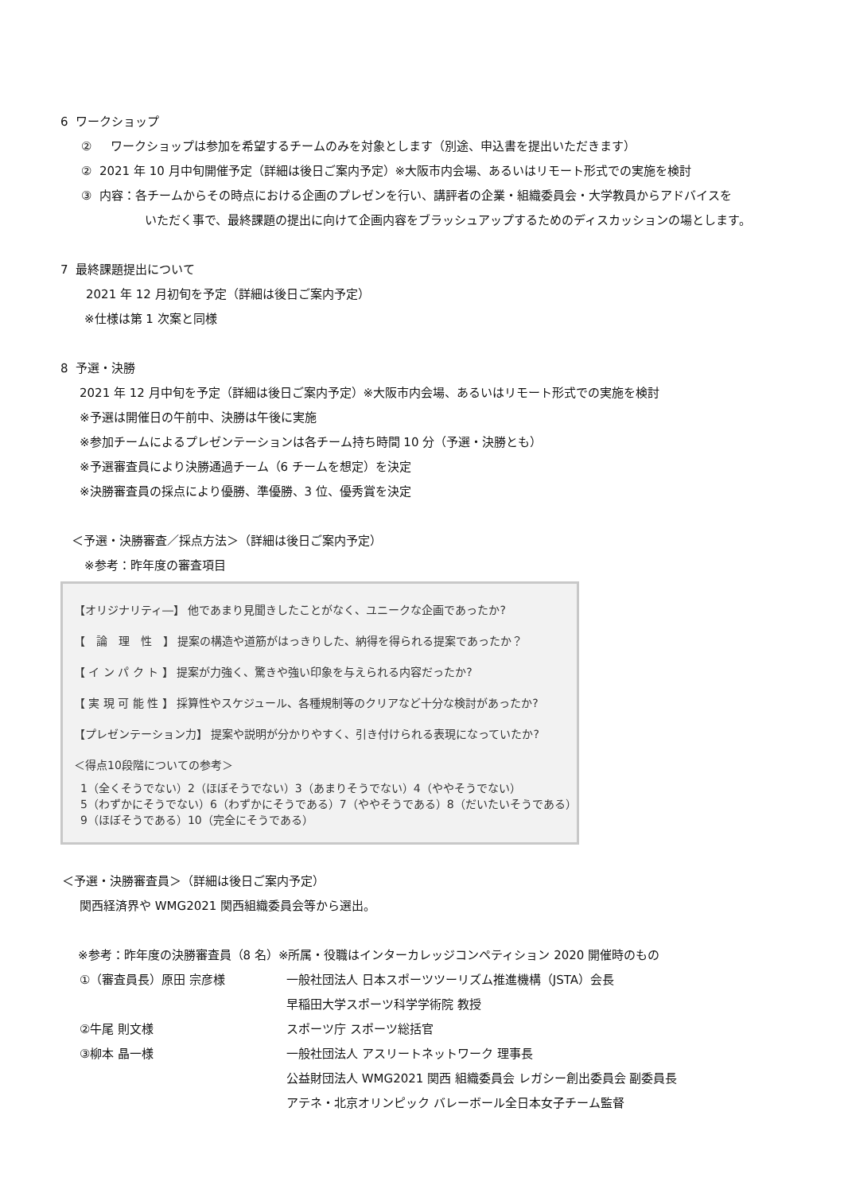6 ワークショップ
② ワークショップは参加を希望するチームのみを対象とします（別途、申込書を提出いただきます）
② 2021 年 10 月中旬開催予定（詳細は後日ご案内予定）※大阪市内会場、あるいはリモート形式での実施を検討
③ 内容：各チームからその時点における企画のプレゼンを行い、講評者の企業・組織委員会・大学教員からアドバイスを
いただく事で、最終課題の提出に向けて企画内容をブラッシュアップするためのディスカッションの場とします。
7 最終課題提出について
2021 年 12 月初旬を予定（詳細は後日ご案内予定）
※仕様は第 1 次案と同様
8 予選・決勝
2021 年 12 月中旬を予定（詳細は後日ご案内予定）※大阪市内会場、あるいはリモート形式での実施を検討
※予選は開催日の午前中、決勝は午後に実施
※参加チームによるプレゼンテーションは各チーム持ち時間 10 分（予選・決勝とも）
※予選審査員により決勝通過チーム（6 チームを想定）を決定
※決勝審査員の採点により優勝、準優勝、3 位、優秀賞を決定
＜予選・決勝審査／採点方法＞（詳細は後日ご案内予定）
※参考：昨年度の審査項目
【オリジナリティ―】 他であまり見聞きしたことがなく、ユニークな企画であったか?
【　論　理　性　】 提案の構造や道筋がはっきりした、納得を得られる提案であったか？
【 イ ン パ ク ト 】 提案が力強く、驚きや強い印象を与えられる内容だったか?
【 実 現 可 能 性 】 採算性やスケジュール、各種規制等のクリアなど十分な検討があったか?
【プレゼンテーション力】 提案や説明が分かりやすく、引き付けられる表現になっていたか?
＜得点10段階についての参考＞
1（全くそうでない）2（ほぼそうでない）3（あまりそうでない）4（ややそうでない）
5（わずかにそうでない）6（わずかにそうである）7（ややそうである）8（だいたいそうである）
9（ほぼそうである）10（完全にそうである）
＜予選・決勝審査員＞（詳細は後日ご案内予定）
関西経済界や WMG2021 関西組織委員会等から選出。
※参考：昨年度の決勝審査員（8 名）※所属・役職はインターカレッジコンペティション 2020 開催時のもの
①（審査員長）原田 宗彦様 一般社団法人 日本スポーツツーリズム推進機構（JSTA）会長
早稲田大学スポーツ科学学術院 教授
②牛尾 則文様 スポーツ庁 スポーツ総括官
③柳本 晶一様 一般社団法人 アスリートネットワーク 理事長
公益財団法人 WMG2021 関西 組織委員会 レガシー創出委員会 副委員長
アテネ・北京オリンピック バレーボール全日本女子チーム監督